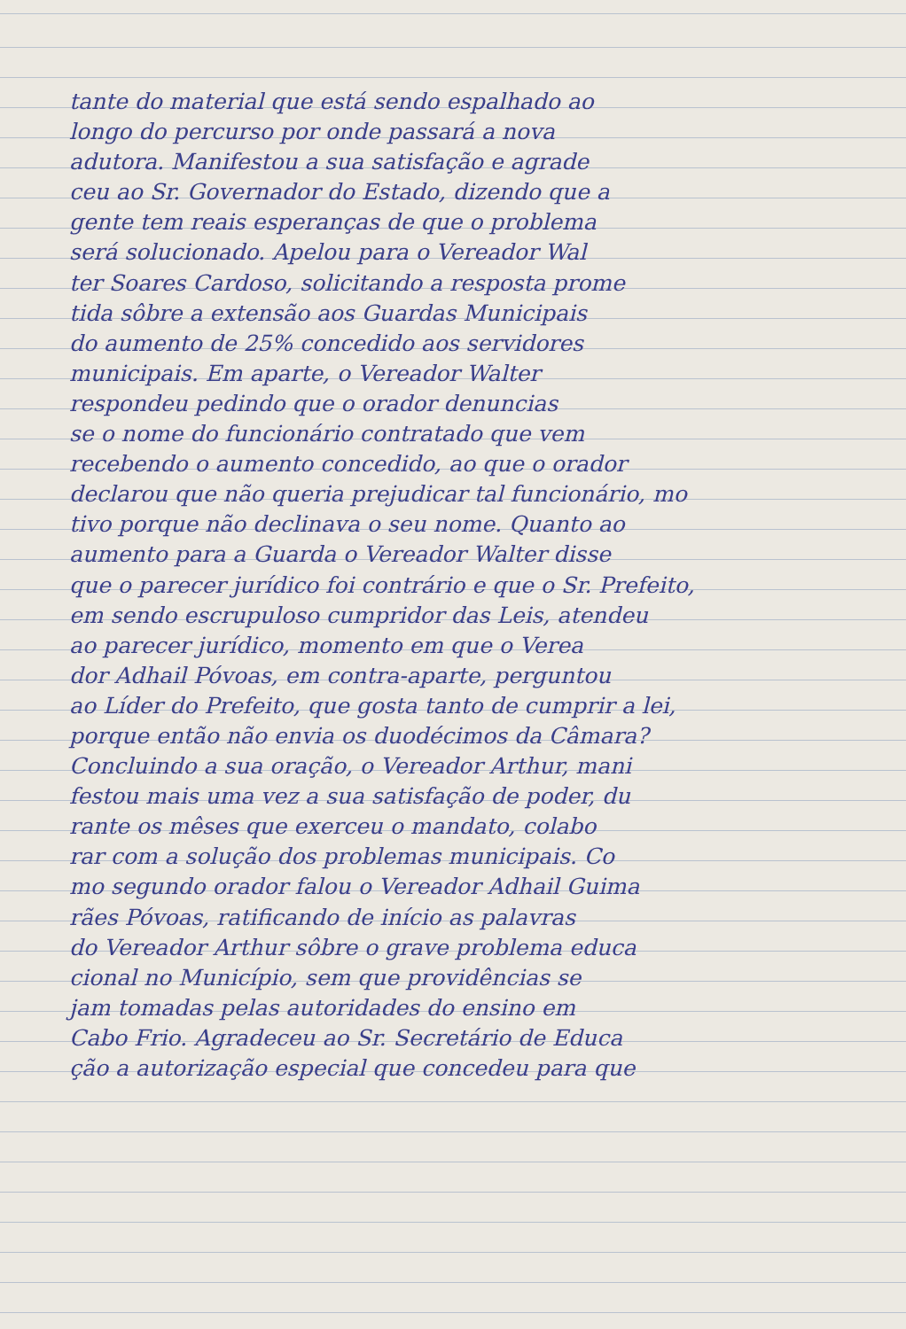tante do material que está sendo espalhado ao
longo do percurso por onde passará a nova
adutora. Manifestou a sua satisfação e agrade
ceu ao Sr. Governador do Estado, dizendo que a
gente tem reais esperanças de que o problema
será solucionado. Apelou para o Vereador Wal
ter Soares Cardoso, solicitando a resposta prome
tida sôbre a extensão aos Guardas Municipais
do aumento de 25% concedido aos servidores
municipais. Em aparte, o Vereador Walter
respondeu pedindo que o orador denuncias
se o nome do funcionário contratado que vem
recebendo o aumento concedido, ao que o orador
declarou que não queria prejudicar tal funcionário, mo
tivo porque não declinava o seu nome. Quanto ao
aumento para a Guarda o Vereador Walter disse
que o parecer jurídico foi contrário e que o Sr. Prefeito,
em sendo escrupuloso cumpridor das Leis, atendeu
ao parecer jurídico, momento em que o Verea
dor Adhail Póvoas, em contra-aparte, perguntou
ao Líder do Prefeito, que gosta tanto de cumprir a lei,
porque então não envia os duodécimos da Câmara?
Concluindo a sua oração, o Vereador Arthur, mani
festou mais uma vez a sua satisfação de poder, du
rante os mêses que exerceu o mandato, colabo
rar com a solução dos problemas municipais. Co
mo segundo orador falou o Vereador Adhail Guima
rães Póvoas, ratificando de início as palavras
do Vereador Arthur sôbre o grave problema educa
cional no Município, sem que providências se
jam tomadas pelas autoridades do ensino em
Cabo Frio. Agradeceu ao Sr. Secretário de Educa
ção a autorização especial que concedeu para que